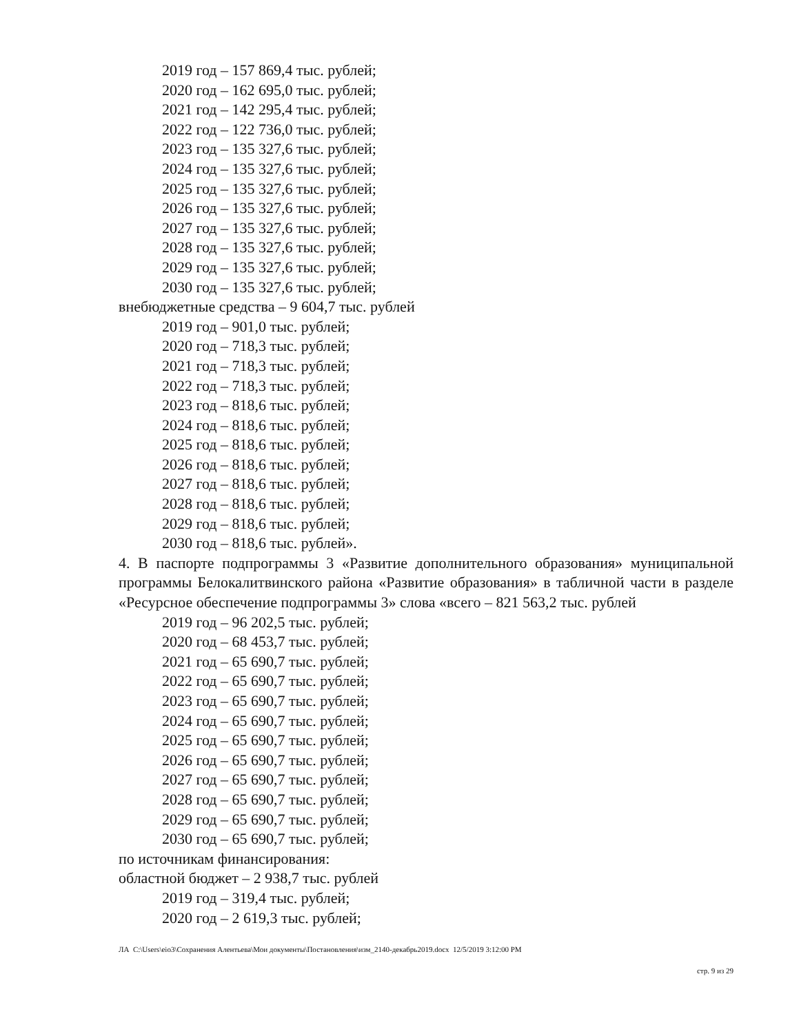2019 год – 157 869,4 тыс. рублей;
2020 год – 162 695,0 тыс. рублей;
2021 год – 142 295,4 тыс. рублей;
2022 год – 122 736,0 тыс. рублей;
2023 год – 135 327,6 тыс. рублей;
2024 год – 135 327,6 тыс. рублей;
2025 год – 135 327,6 тыс. рублей;
2026 год – 135 327,6 тыс. рублей;
2027 год – 135 327,6 тыс. рублей;
2028 год – 135 327,6 тыс. рублей;
2029 год – 135 327,6 тыс. рублей;
2030 год – 135 327,6 тыс. рублей;
внебюджетные средства – 9 604,7 тыс. рублей
2019 год – 901,0 тыс. рублей;
2020 год – 718,3 тыс. рублей;
2021 год – 718,3 тыс. рублей;
2022 год – 718,3 тыс. рублей;
2023 год – 818,6 тыс. рублей;
2024 год – 818,6 тыс. рублей;
2025 год – 818,6 тыс. рублей;
2026 год – 818,6 тыс. рублей;
2027 год – 818,6 тыс. рублей;
2028 год – 818,6 тыс. рублей;
2029 год – 818,6 тыс. рублей;
2030 год – 818,6 тыс. рублей».
4. В паспорте подпрограммы 3 «Развитие дополнительного образования» муниципальной программы Белокалитвинского района «Развитие образования» в табличной части в разделе «Ресурсное обеспечение подпрограммы 3» слова «всего – 821 563,2 тыс. рублей
2019 год – 96 202,5 тыс. рублей;
2020 год – 68 453,7 тыс. рублей;
2021 год – 65 690,7 тыс. рублей;
2022 год – 65 690,7 тыс. рублей;
2023 год – 65 690,7 тыс. рублей;
2024 год – 65 690,7 тыс. рублей;
2025 год – 65 690,7 тыс. рублей;
2026 год – 65 690,7 тыс. рублей;
2027 год – 65 690,7 тыс. рублей;
2028 год – 65 690,7 тыс. рублей;
2029 год – 65 690,7 тыс. рублей;
2030 год – 65 690,7 тыс. рублей;
по источникам финансирования:
областной бюджет – 2 938,7 тыс. рублей
2019 год – 319,4 тыс. рублей;
2020 год – 2 619,3 тыс. рублей;
ЛА C:\Users\eio3\Сохранения Алентьева\Мои документы\Постановления\изм_2140-декабрь2019.docx 12/5/2019 3:12:00 PM
стр. 9 из 29